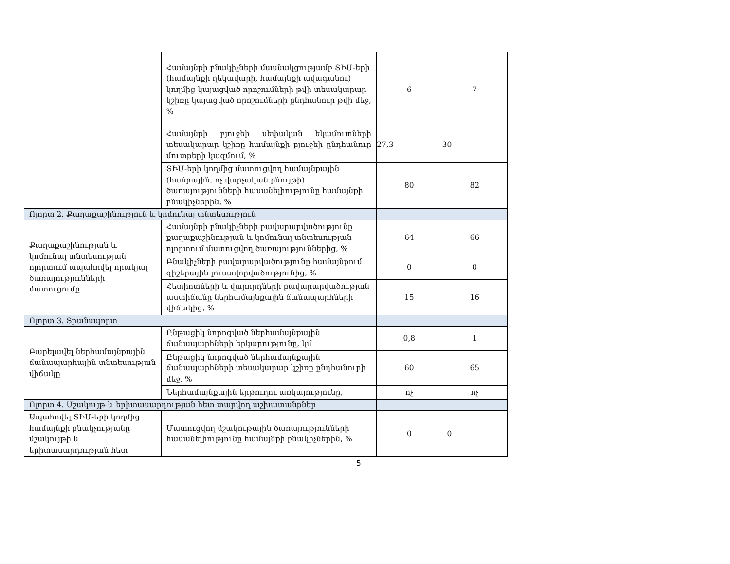| | Համայնքի բնակիչների մասնակցությամբ ՏԻՄ-երի (համայնքի ղեկավարի, համայնքի ավագանու) կողմից կայացված որոշումների թվի տեսակարար կշիռը կայացված որոշումների ընդհանուր թվի մեջ, % | 6 | 7 |
| | Համայնքի բյուջեի սեփական եկամուտների տեսակարար կշիռը համայնքի բյուջեի ընդհանուր մուտքերի կազմում, % | 27,3 | 30 |
| | ՏԻՄ-երի կողմից մատուցվող համայնքային (հանրային, ոչ վարչական բնույթի) ծառայությունների հասանելիությունը համայնքի բնակիչներին, % | 80 | 82 |
| Ոլորտ 2. Քաղաքաշինություն և կոմունալ տնտեսություն | | | |
| Քաղաքաշինության և կոմունալ տնտեսության ոլորտում ապահովել որակյալ ծառայությունների մատուցումը | Համայնքի բնակիչների բավարարվածությունը քաղաքաշինության և կոմունալ տնտեսության ոլորտում մատուցվող ծառայություններից, % | 64 | 66 |
| | Բնակիչների բավարարվածությունը համայնքում գիշերային լուսավորվածությունից, % | 0 | 0 |
| | Հետիոտների և վարորդների բավարարվածության աստիճանը ներհամայնքային ճանապարհների վիճակից, % | 15 | 16 |
| Ոլորտ 3. Տրանսպորտ | | | |
| Բարելավել ներհամայնքային ճանապարհային տնտեսության վիճակը | Ընթացիկ նորոգված ներհամայնքային ճանապարհների երկարությունը, կմ | 0,8 | 1 |
| | Ընթացիկ նորոգված ներհամայնքային ճանապարհների տեսակարար կշիռը ընդհանուրի մեջ, % | 60 | 65 |
| | Ներհամայնքային երթուղու առկայությունը, | ոչ | ոչ |
| Ոլորտ 4. Մշակույթ և երիտասարդության հետ տարվող աշխատանքներ | | | |
| Ապահովել ՏԻՄ-երի կողմից համայնքի բնակչությանը մշակույթի և երիտասարդության հետ | Մատուցվող մշակութային ծառայությունների հասանելիությունը համայնքի բնակիչներին, % | 0 | 0 |
5